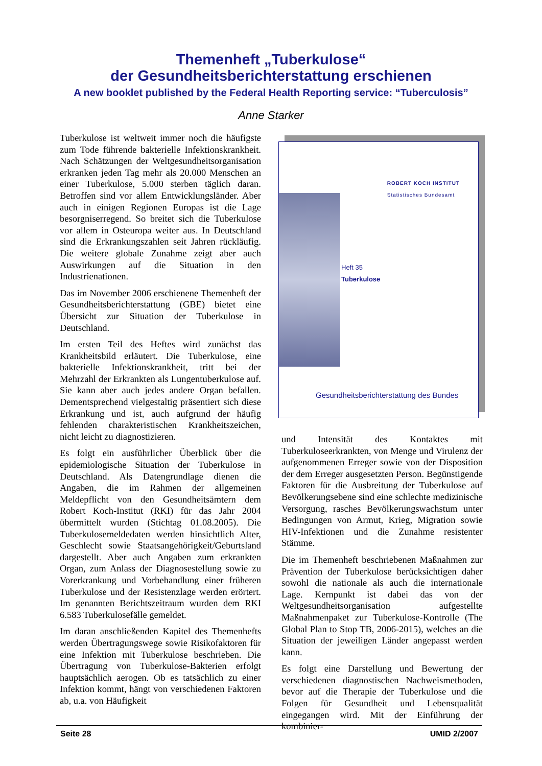Themenheft „Tuberkulose“
der Gesundheitsberichterstattung erschienen
A new booklet published by the Federal Health Reporting service: “Tuberculosis”
Anne Starker
Tuberkulose ist weltweit immer noch die häufigste zum Tode führende bakterielle Infektionskrankheit. Nach Schätzungen der Weltgesundheitsorganisation erkranken jeden Tag mehr als 20.000 Menschen an einer Tuberkulose, 5.000 sterben täglich daran. Betroffen sind vor allem Entwicklungsländer. Aber auch in einigen Regionen Europas ist die Lage besorgniserregend. So breitet sich die Tuberkulose vor allem in Osteuropa weiter aus. In Deutschland sind die Erkrankungszahlen seit Jahren rückläufig. Die weitere globale Zunahme zeigt aber auch Auswirkungen auf die Situation in den Industrienationen.
Das im November 2006 erschienene Themenheft der Gesundheitsberichterstattung (GBE) bietet eine Übersicht zur Situation der Tuberkulose in Deutschland.
Im ersten Teil des Heftes wird zunächst das Krankheitsbild erläutert. Die Tuberkulose, eine bakterielle Infektionskrankheit, tritt bei der Mehrzahl der Erkrankten als Lungentuberkulose auf. Sie kann aber auch jedes andere Organ befallen. Dementsprechend vielgestaltig präsentiert sich diese Erkrankung und ist, auch aufgrund der häufig fehlenden charakteristischen Krankheitszeichen, nicht leicht zu diagnostizieren.
Es folgt ein ausführlicher Überblick über die epidemiologische Situation der Tuberkulose in Deutschland. Als Datengrundlage dienen die Angaben, die im Rahmen der allgemeinen Meldepflicht von den Gesundheitsämtern dem Robert Koch-Institut (RKI) für das Jahr 2004 übermittelt wurden (Stichtag 01.08.2005). Die Tuberkulosemeldedaten werden hinsichtlich Alter, Geschlecht sowie Staatsangehörigkeit/Geburtsland dargestellt. Aber auch Angaben zum erkrankten Organ, zum Anlass der Diagnosestellung sowie zu Vorerkrankung und Vorbehandlung einer früheren Tuberkulose und der Resistenzlage werden erörtert. Im genannten Berichtszeitraum wurden dem RKI 6.583 Tuberkulosefälle gemeldet.
Im daran anschließenden Kapitel des Themenhefts werden Übertragungswege sowie Risikofaktoren für eine Infektion mit Tuberkulose beschrieben. Die Übertragung von Tuberkulose-Bakterien erfolgt hauptsächlich aerogen. Ob es tatsächlich zu einer Infektion kommt, hängt von verschiedenen Faktoren ab, u.a. von Häufigkeit
ROBERT KOCH INSTITUT
Statistisches Bundesamt
Heft 35
Tuberkulose
Gesundheitsberichterstattung des Bundes
und Intensität des Kontaktes mit Tuberkuloseerkrankten, von Menge und Virulenz der aufgenommenen Erreger sowie von der Disposition der dem Erreger ausgesetzten Person. Begünstigende Faktoren für die Ausbreitung der Tuberkulose auf Bevölkerungsebene sind eine schlechte medizinische Versorgung, rasches Bevölkerungswachstum unter Bedingungen von Armut, Krieg, Migration sowie HIV-Infektionen und die Zunahme resistenter Stämme.
Die im Themenheft beschriebenen Maßnahmen zur Prävention der Tuberkulose berücksichtigen daher sowohl die nationale als auch die internationale Lage. Kernpunkt ist dabei das von der Weltgesundheitsorganisation aufgestellte Maßnahmenpaket zur Tuberkulose-Kontrolle (The Global Plan to Stop TB, 2006-2015), welches an die Situation der jeweiligen Länder angepasst werden kann.
Es folgt eine Darstellung und Bewertung der verschiedenen diagnostischen Nachweismethoden, bevor auf die Therapie der Tuberkulose und die Folgen für Gesundheit und Lebensqualität eingegangen wird. Mit der Einführung der kombinier-
Seite 28 UMID 2/2007